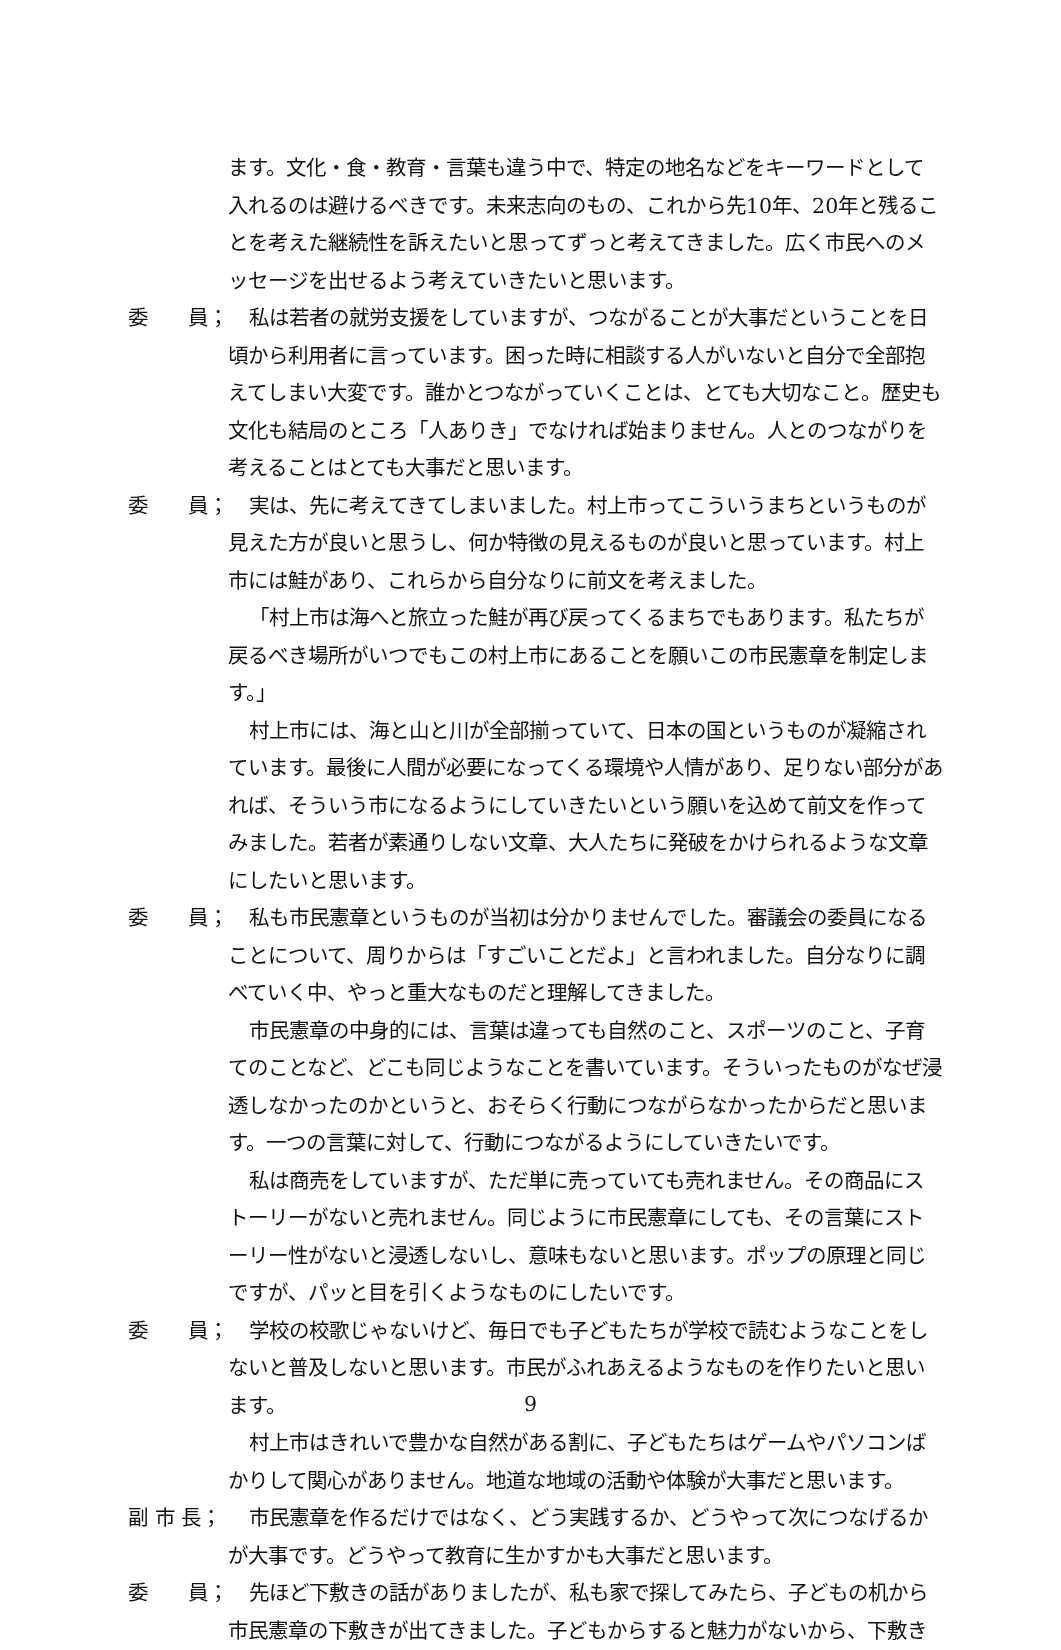ます。文化・食・教育・言葉も違う中で、特定の地名などをキーワードとして入れるのは避けるべきです。未来志向のもの、これから先10年、20年と残ることを考えた継続性を訴えたいと思ってずっと考えてきました。広く市民へのメッセージを出せるよう考えていきたいと思います。
委　　員；
私は若者の就労支援をしていますが、つながることが大事だということを日頃から利用者に言っています。困った時に相談する人がいないと自分で全部抱えてしまい大変です。誰かとつながっていくことは、とても大切なこと。歴史も文化も結局のところ「人ありき」でなければ始まりません。人とのつながりを考えることはとても大事だと思います。
委　　員；
実は、先に考えてきてしまいました。村上市ってこういうまちというものが見えた方が良いと思うし、何か特徴の見えるものが良いと思っています。村上市には鮭があり、これらから自分なりに前文を考えました。
「村上市は海へと旅立った鮭が再び戻ってくるまちでもあります。私たちが戻るべき場所がいつでもこの村上市にあることを願いこの市民憲章を制定します。」
村上市には、海と山と川が全部揃っていて、日本の国というものが凝縮されています。最後に人間が必要になってくる環境や人情があり、足りない部分があれば、そういう市になるようにしていきたいという願いを込めて前文を作ってみました。若者が素通りしない文章、大人たちに発破をかけられるような文章にしたいと思います。
委　　員；
私も市民憲章というものが当初は分かりませんでした。審議会の委員になることについて、周りからは「すごいことだよ」と言われました。自分なりに調べていく中、やっと重大なものだと理解してきました。
市民憲章の中身的には、言葉は違っても自然のこと、スポーツのこと、子育てのことなど、どこも同じようなことを書いています。そういったものがなぜ浸透しなかったのかというと、おそらく行動につながらなかったからだと思います。一つの言葉に対して、行動につながるようにしていきたいです。
私は商売をしていますが、ただ単に売っていても売れません。その商品にストーリーがないと売れません。同じように市民憲章にしても、その言葉にストーリー性がないと浸透しないし、意味もないと思います。ポップの原理と同じですが、パッと目を引くようなものにしたいです。
委　　員；
学校の校歌じゃないけど、毎日でも子どもたちが学校で読むようなことをしないと普及しないと思います。市民がふれあえるようなものを作りたいと思います。
村上市はきれいで豊かな自然がある割に、子どもたちはゲームやパソコンばかりして関心がありません。地道な地域の活動や体験が大事だと思います。
副 市 長；
市民憲章を作るだけではなく、どう実践するか、どうやって次につなげるかが大事です。どうやって教育に生かすかも大事だと思います。
委　　員；
先ほど下敷きの話がありましたが、私も家で探してみたら、子どもの机から市民憲章の下敷きが出てきました。子どもからすると魅力がないから、下敷き
9